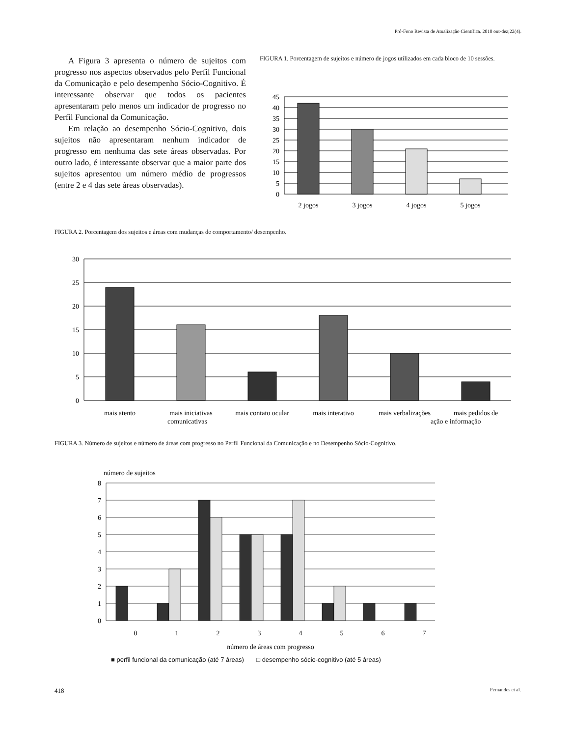Pró-Fono Revista de Atualização Científica. 2010 out-dez;22(4).
A Figura 3 apresenta o número de sujeitos com progresso nos aspectos observados pelo Perfil Funcional da Comunicação e pelo desempenho Sócio-Cognitivo. É interessante observar que todos os pacientes apresentaram pelo menos um indicador de progresso no Perfil Funcional da Comunicação.
Em relação ao desempenho Sócio-Cognitivo, dois sujeitos não apresentaram nenhum indicador de progresso em nenhuma das sete áreas observadas. Por outro lado, é interessante observar que a maior parte dos sujeitos apresentou um número médio de progressos (entre 2 e 4 das sete áreas observadas).
FIGURA 1. Porcentagem de sujeitos e número de jogos utilizados em cada bloco de 10 sessões.
45
40
35
30
25
20
15
10
5
0
2 jogos
3 jogos
4 jogos
5 jogos
FIGURA 2. Porcentagem dos sujeitos e áreas com mudanças de comportamento/ desempenho.
30
25
20
15
10
5
0
mais atento
mais iniciativas
mais contato ocular
mais interativo
mais verbalizações
mais pedidos de
comunicativas ação e informação
FIGURA 3. Número de sujeitos e número de áreas com progresso no Perfil Funcional da Comunicação e no Desempenho Sócio-Cognitivo.
número de sujeitos
8
7
6
5
4
3
2
1
0
0
1
2
3
4
5
6
7
número de áreas com progresso
■ perfil funcional da comunicação (até 7 áreas) □ desempenho sócio-cognitivo (até 5 áreas)
418 Fernandes et al.